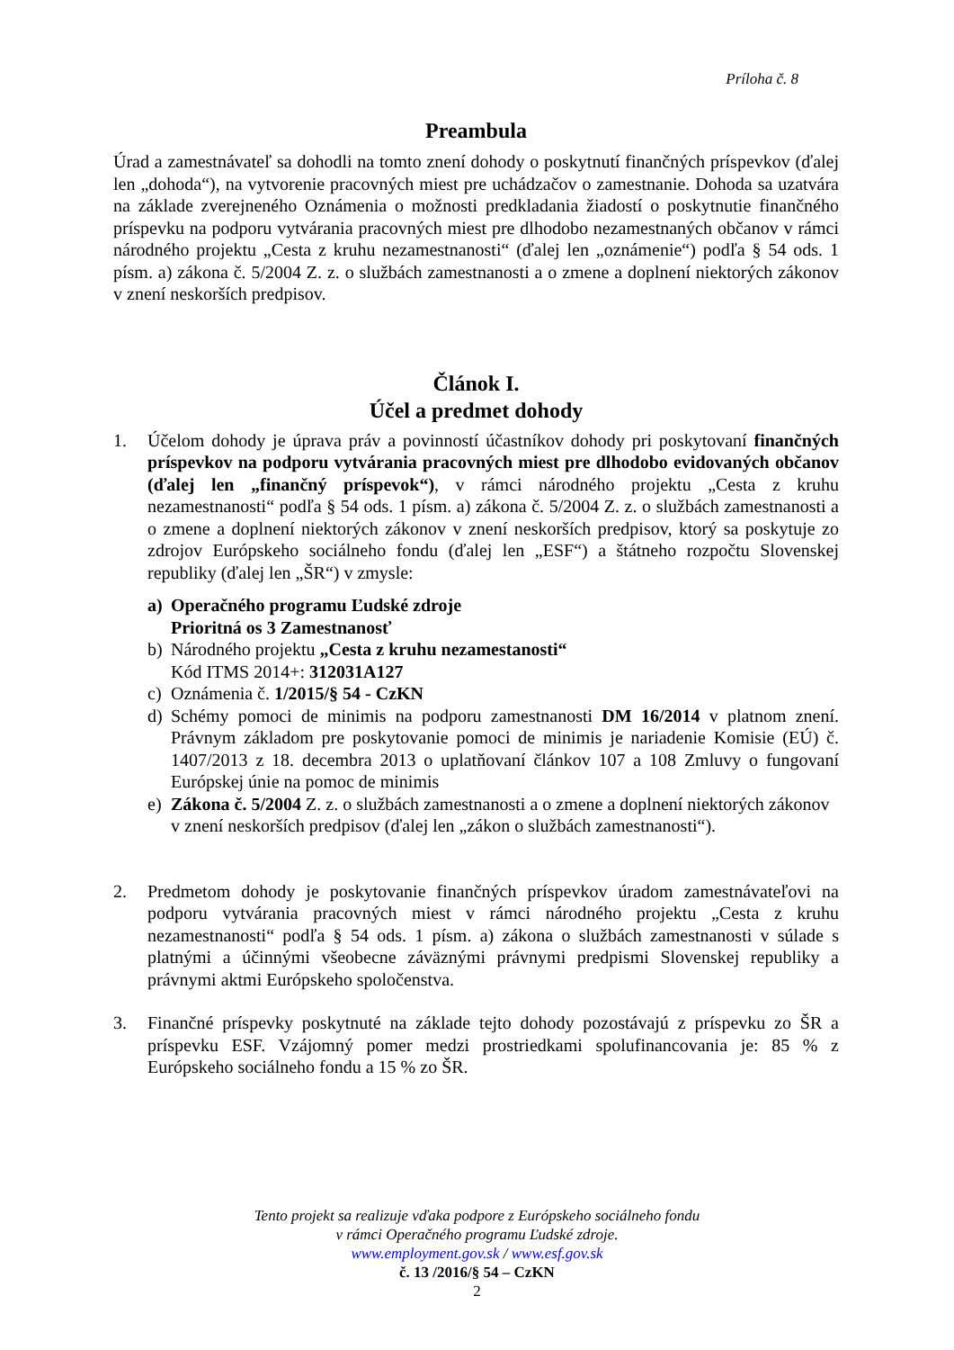Príloha č. 8
Preambula
Úrad a zamestnávateľ sa dohodli na tomto znení dohody o poskytnutí finančných príspevkov (ďalej len „dohoda“), na vytvorenie pracovných miest pre uchádzačov o zamestnanie. Dohoda sa uzatvára na základe zverejneného Oznámenia o možnosti predkladania žiadostí o poskytnutie finančného príspevku na podporu vytvárania pracovných miest pre dlhodobo nezamestnaných občanov v rámci národného projektu „Cesta z kruhu nezamestnanosti“ (ďalej len „oznámenie“) podľa § 54 ods. 1 písm. a) zákona č. 5/2004 Z. z. o službách zamestnanosti a o zmene a doplnení niektorých zákonov v znení neskorších predpisov.
Článok I.
Účel a predmet dohody
1. Účelom dohody je úprava práv a povinností účastníkov dohody pri poskytovaní finančných príspevkov na podporu vytvárania pracovných miest pre dlhodobo evidovaných občanov (ďalej len „finančný príspevok“), v rámci národného projektu „Cesta z kruhu nezamestnanosti“ podľa § 54 ods. 1 písm. a) zákona č. 5/2004 Z. z. o službách zamestnanosti a o zmene a doplnení niektorých zákonov v znení neskorších predpisov, ktorý sa poskytuje zo zdrojov Európskeho sociálneho fondu (ďalej len „ESF“) a štátneho rozpočtu Slovenskej republiky (ďalej len „ŠR“) v zmysle:
a) Operačného programu Ľudské zdroje
Prioritná os 3 Zamestnanosť
b) Národného projektu „Cesta z kruhu nezamestanosti“
Kód ITMS 2014+: 312031A127
c) Oznámenia č. 1/2015/§ 54 - CzKN
d) Schémy pomoci de minimis na podporu zamestnanosti DM 16/2014 v platnom znení. Právnym základom pre poskytovanie pomoci de minimis je nariadenie Komisie (EÚ) č. 1407/2013 z 18. decembra 2013 o uplatňovaní článkov 107 a 108 Zmluvy o fungovaní Európskej únie na pomoc de minimis
e) Zákona č. 5/2004 Z. z. o službách zamestnanosti a o zmene a doplnení niektorých zákonov v znení neskorších predpisov (ďalej len „zákon o službách zamestnanosti“).
2. Predmetom dohody je poskytovanie finančných príspevkov úradom zamestnávateľovi na podporu vytvárania pracovných miest v rámci národného projektu „Cesta z kruhu nezamestnanosti“ podľa § 54 ods. 1 písm. a) zákona o službách zamestnanosti v súlade s platnými a účinnými všeobecne záväznými právnymi predpismi Slovenskej republiky a právnymi aktmi Európskeho spoločenstva.
3. Finančné príspevky poskytnuté na základe tejto dohody pozostávajú z príspevku zo ŠR a príspevku ESF. Vzájomný pomer medzi prostriedkami spolufinancovania je: 85 % z Európskeho sociálneho fondu a 15 % zo ŠR.
Tento projekt sa realizuje vďaka podpore z Európskeho sociálneho fondu
v rámci Operačného programu Ľudské zdroje.
www.employment.gov.sk / www.esf.gov.sk
č. 13 /2016/§ 54 – CzKN
2